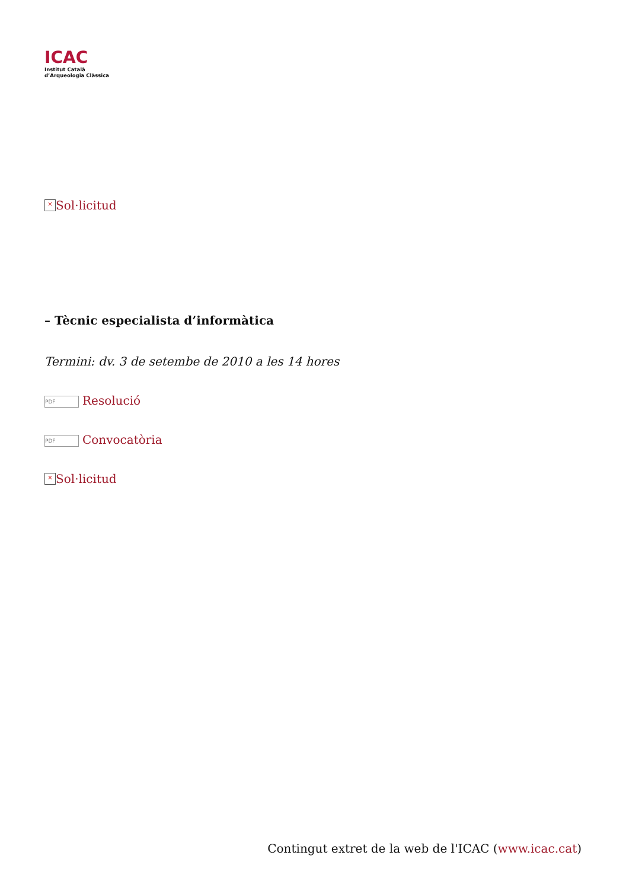ICAC
Institut Català
d’Arqueologia Clàssica
× Sol·licitud
– Tècnic especialista d’informàtica
Termini: dv. 3 de setembe de 2010 a les 14 hores
PDF Resolució
PDF Convocatòria
× Sol·licitud
Contingut extret de la web de l'ICAC (www.icac.cat)